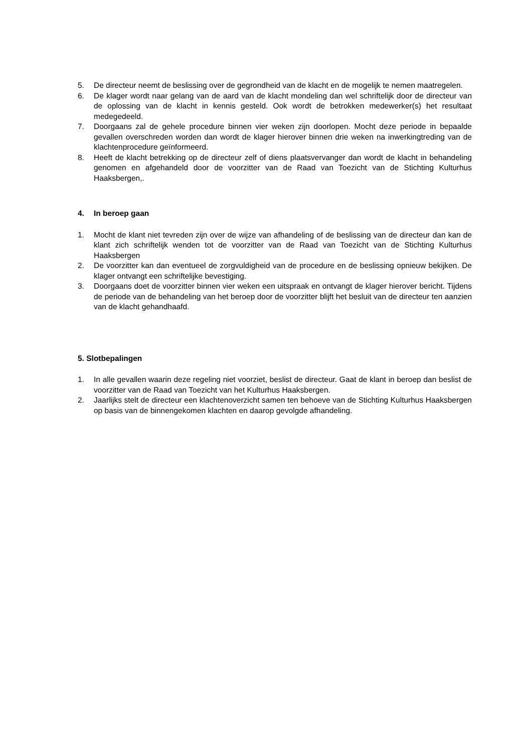5. De directeur neemt de beslissing over de gegrondheid van de klacht en de mogelijk te nemen maatregelen.
6. De klager wordt naar gelang van de aard van de klacht mondeling dan wel schriftelijk door de directeur van de oplossing van de klacht in kennis gesteld. Ook wordt de betrokken medewerker(s) het resultaat medegedeeld.
7. Doorgaans zal de gehele procedure binnen vier weken zijn doorlopen. Mocht deze periode in bepaalde gevallen overschreden worden dan wordt de klager hierover binnen drie weken na inwerkingtreding van de klachtenprocedure geïnformeerd.
8. Heeft de klacht betrekking op de directeur zelf of diens plaatsvervanger dan wordt de klacht in behandeling genomen en afgehandeld door de voorzitter van de Raad van Toezicht van de Stichting Kulturhus Haaksbergen,.
4. In beroep gaan
1. Mocht de klant niet tevreden zijn over de wijze van afhandeling of de beslissing van de directeur dan kan de klant zich schriftelijk wenden tot de voorzitter van de Raad van Toezicht van de Stichting Kulturhus Haaksbergen
2. De voorzitter kan dan eventueel de zorgvuldigheid van de procedure en de beslissing opnieuw bekijken. De klager ontvangt een schriftelijke bevestiging.
3. Doorgaans doet de voorzitter binnen vier weken een uitspraak en ontvangt de klager hierover bericht. Tijdens de periode van de behandeling van het beroep door de voorzitter blijft het besluit van de directeur ten aanzien van de klacht gehandhaafd.
5. Slotbepalingen
1. In alle gevallen waarin deze regeling niet voorziet, beslist de directeur. Gaat de klant in beroep dan beslist de voorzitter van de Raad van Toezicht van het Kulturhus Haaksbergen.
2. Jaarlijks stelt de directeur een klachtenoverzicht samen ten behoeve van de Stichting Kulturhus Haaksbergen op basis van de binnengekomen klachten en daarop gevolgde afhandeling.